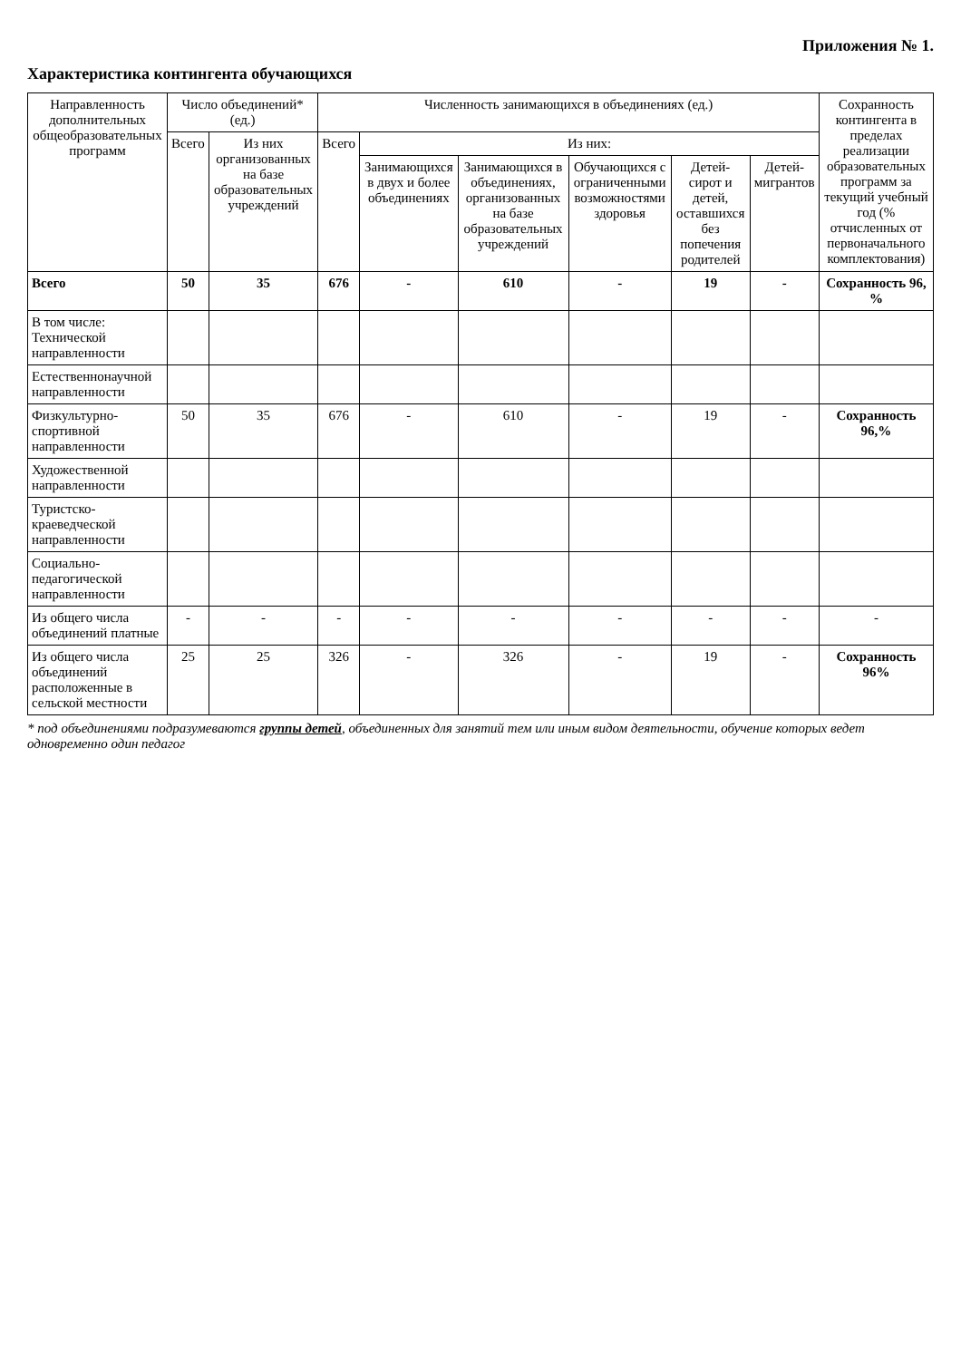Приложения № 1.
Характеристика контингента обучающихся
| Направленность дополнительных общеобразовательных программ | Число объединений* (ед.) | | Численность занимающихся в объединениях (ед.) | | | | | | Сохранность контингента в пределах реализации образовательных программ за текущий учебный год (% отчисленных от первоначального комплектования) |
| --- | --- | --- | --- | --- | --- | --- | --- | --- | --- |
| | Всего | Из них организованных на базе образовательных учреждений | Всего | Из них: | | | | | |
| | | | | Занимающихся в двух и более объединениях | Занимающихся в объединениях, организованных на базе образовательных учреждений | Обучающихся с ограниченными возможностями здоровья | Детей-сирот и детей, оставшихся без попечения родителей | Детей-мигрантов | |
| Всего | 50 | 35 | 676 | - | 610 | - | 19 | - | Сохранность 96, % |
| В том числе: Технической направленности | | | | | | | | | |
| Естественнонаучной направленности | | | | | | | | | |
| Физкультурно-спортивной направленности | 50 | 35 | 676 | - | 610 | - | 19 | - | Сохранность 96,% |
| Художественной направленности | | | | | | | | | |
| Туристско-краеведческой направленности | | | | | | | | | |
| Социально-педагогической направленности | | | | | | | | | |
| Из общего числа объединений платные | - | - | - | - | - | - | - | - | - |
| Из общего числа объединений расположенные в сельской местности | 25 | 25 | 326 | - | 326 | - | 19 | - | Сохранность 96% |
* под объединениями подразумеваются группы детей, объединенных для занятий тем или иным видом деятельности, обучение которых ведет одновременно один педагог